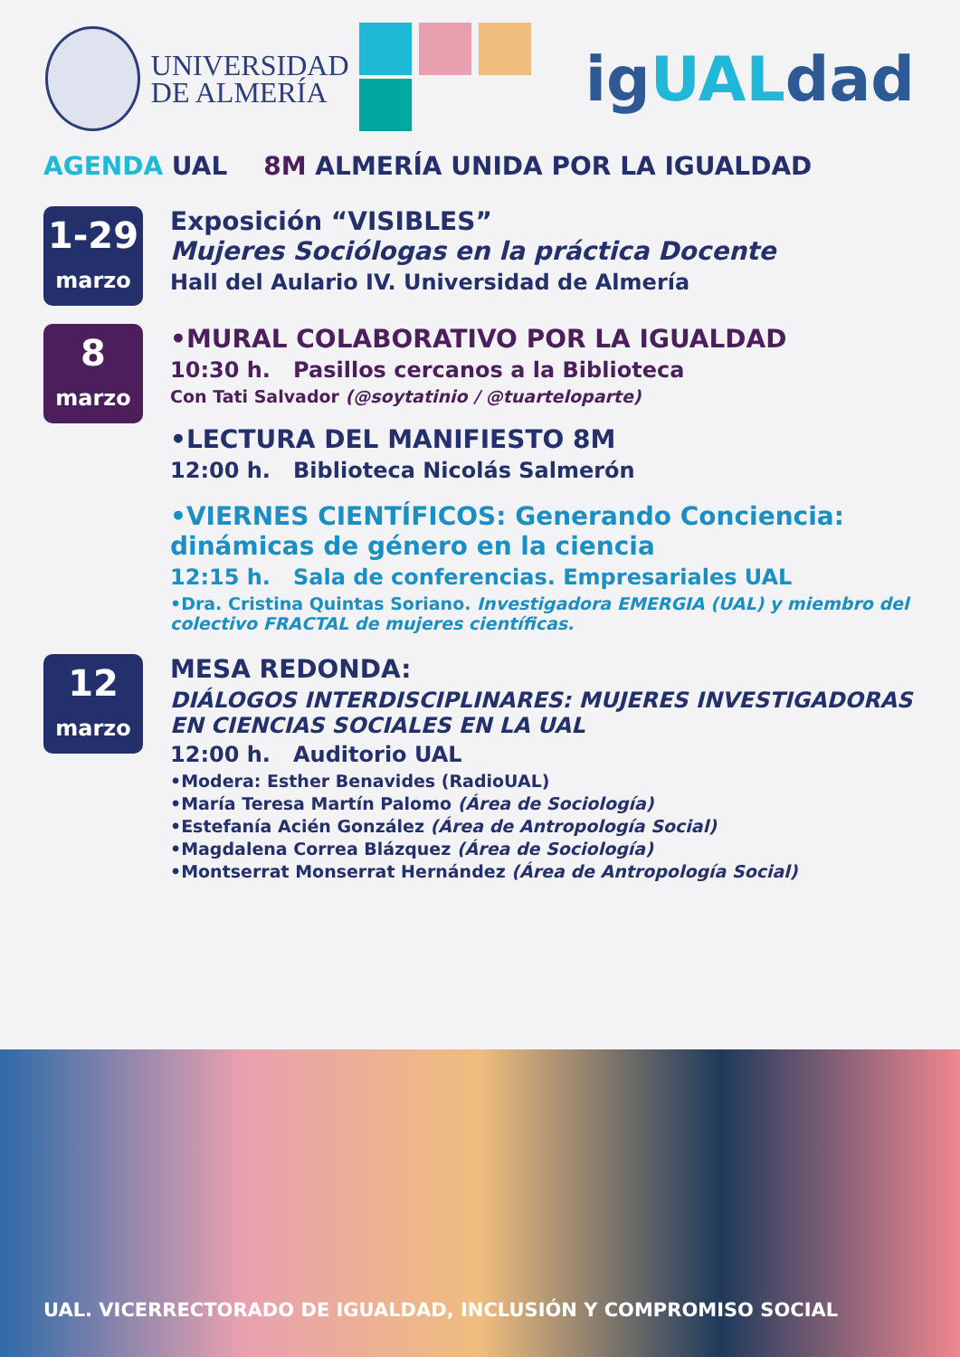UNIVERSIDAD
DE ALMERÍA
igUALdad
AGENDA UAL 8M ALMERÍA UNIDA POR LA IGUALDAD
1-29
marzo
Exposición “VISIBLES”
Mujeres Sociólogas en la práctica Docente
Hall del Aulario IV. Universidad de Almería
8
marzo
•MURAL COLABORATIVO POR LA IGUALDAD
10:30 h. Pasillos cercanos a la Biblioteca
Con Tati Salvador (@soytatinio / @tuarteloparte)
•LECTURA DEL MANIFIESTO 8M
12:00 h. Biblioteca Nicolás Salmerón
•VIERNES CIENTÍFICOS: Generando Conciencia: dinámicas de género en la ciencia
12:15 h. Sala de conferencias. Empresariales UAL
•Dra. Cristina Quintas Soriano. Investigadora EMERGIA (UAL) y miembro del colectivo FRACTAL de mujeres científicas.
12
marzo
MESA REDONDA:
DIÁLOGOS INTERDISCIPLINARES: MUJERES INVESTIGADORAS EN CIENCIAS SOCIALES EN LA UAL
12:00 h. Auditorio UAL
•Modera: Esther Benavides (RadioUAL)
•María Teresa Martín Palomo (Área de Sociología)
•Estefanía Acién González (Área de Antropología Social)
•Magdalena Correa Blázquez (Área de Sociología)
•Montserrat Monserrat Hernández (Área de Antropología Social)
UAL. VICERRECTORADO DE IGUALDAD, INCLUSIÓN Y COMPROMISO SOCIAL